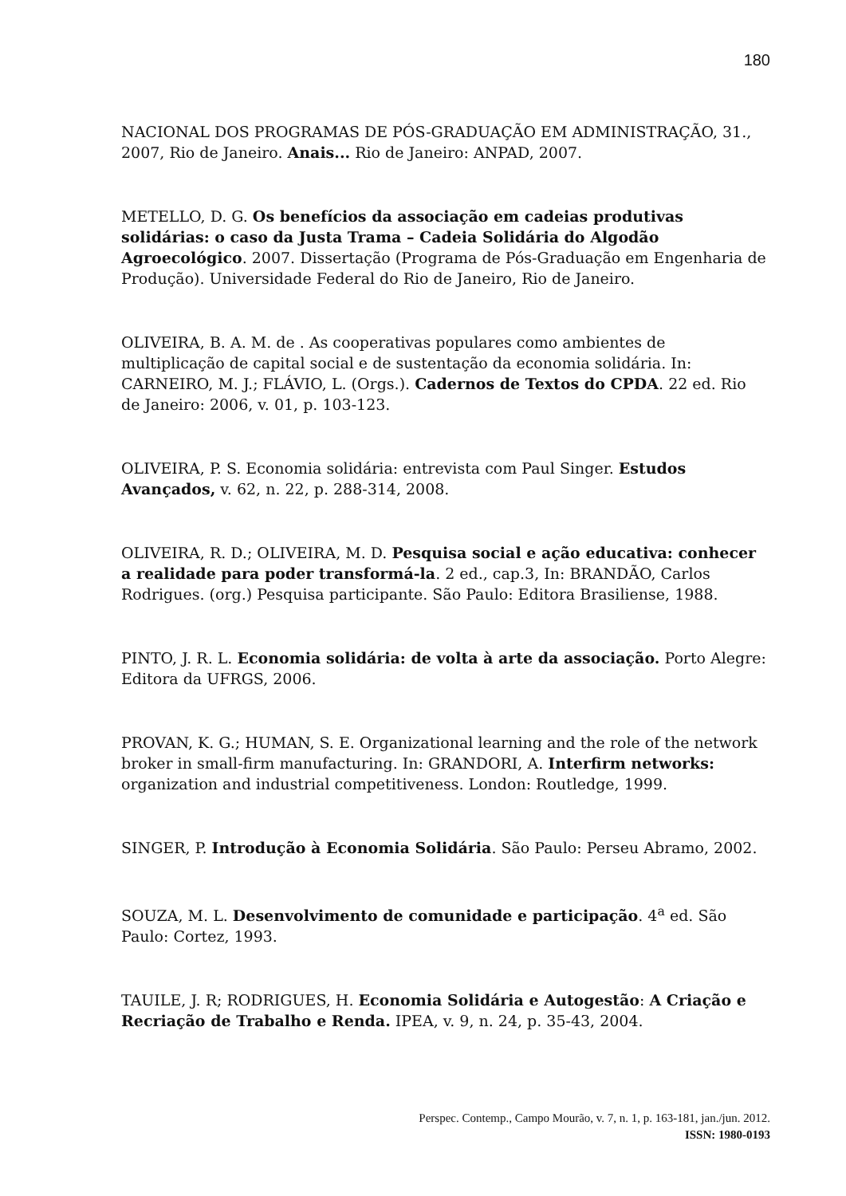180
NACIONAL DOS PROGRAMAS DE PÓS-GRADUAÇÃO EM ADMINISTRAÇÃO, 31., 2007, Rio de Janeiro. Anais... Rio de Janeiro: ANPAD, 2007.
METELLO, D. G. Os benefícios da associação em cadeias produtivas solidárias: o caso da Justa Trama – Cadeia Solidária do Algodão Agroecológico. 2007. Dissertação (Programa de Pós-Graduação em Engenharia de Produção). Universidade Federal do Rio de Janeiro, Rio de Janeiro.
OLIVEIRA, B. A. M. de . As cooperativas populares como ambientes de multiplicação de capital social e de sustentação da economia solidária. In: CARNEIRO, M. J.; FLÁVIO, L. (Orgs.). Cadernos de Textos do CPDA. 22 ed. Rio de Janeiro: 2006, v. 01, p. 103-123.
OLIVEIRA, P. S. Economia solidária: entrevista com Paul Singer. Estudos Avançados, v. 62, n. 22, p. 288-314, 2008.
OLIVEIRA, R. D.; OLIVEIRA, M. D. Pesquisa social e ação educativa: conhecer a realidade para poder transformá-la. 2 ed., cap.3, In: BRANDÃO, Carlos Rodrigues. (org.) Pesquisa participante. São Paulo: Editora Brasiliense, 1988.
PINTO, J. R. L. Economia solidária: de volta à arte da associação. Porto Alegre: Editora da UFRGS, 2006.
PROVAN, K. G.; HUMAN, S. E. Organizational learning and the role of the network broker in small-firm manufacturing. In: GRANDORI, A. Interfirm networks: organization and industrial competitiveness. London: Routledge, 1999.
SINGER, P. Introdução à Economia Solidária. São Paulo: Perseu Abramo, 2002.
SOUZA, M. L. Desenvolvimento de comunidade e participação. 4<sup>a</sup> ed. São Paulo: Cortez, 1993.
TAUILE, J. R; RODRIGUES, H. Economia Solidária e Autogestão: A Criação e Recriação de Trabalho e Renda. IPEA, v. 9, n. 24, p. 35-43, 2004.
Perspec. Contemp., Campo Mourão, v. 7, n. 1, p. 163-181, jan./jun. 2012.
ISSN: 1980-0193